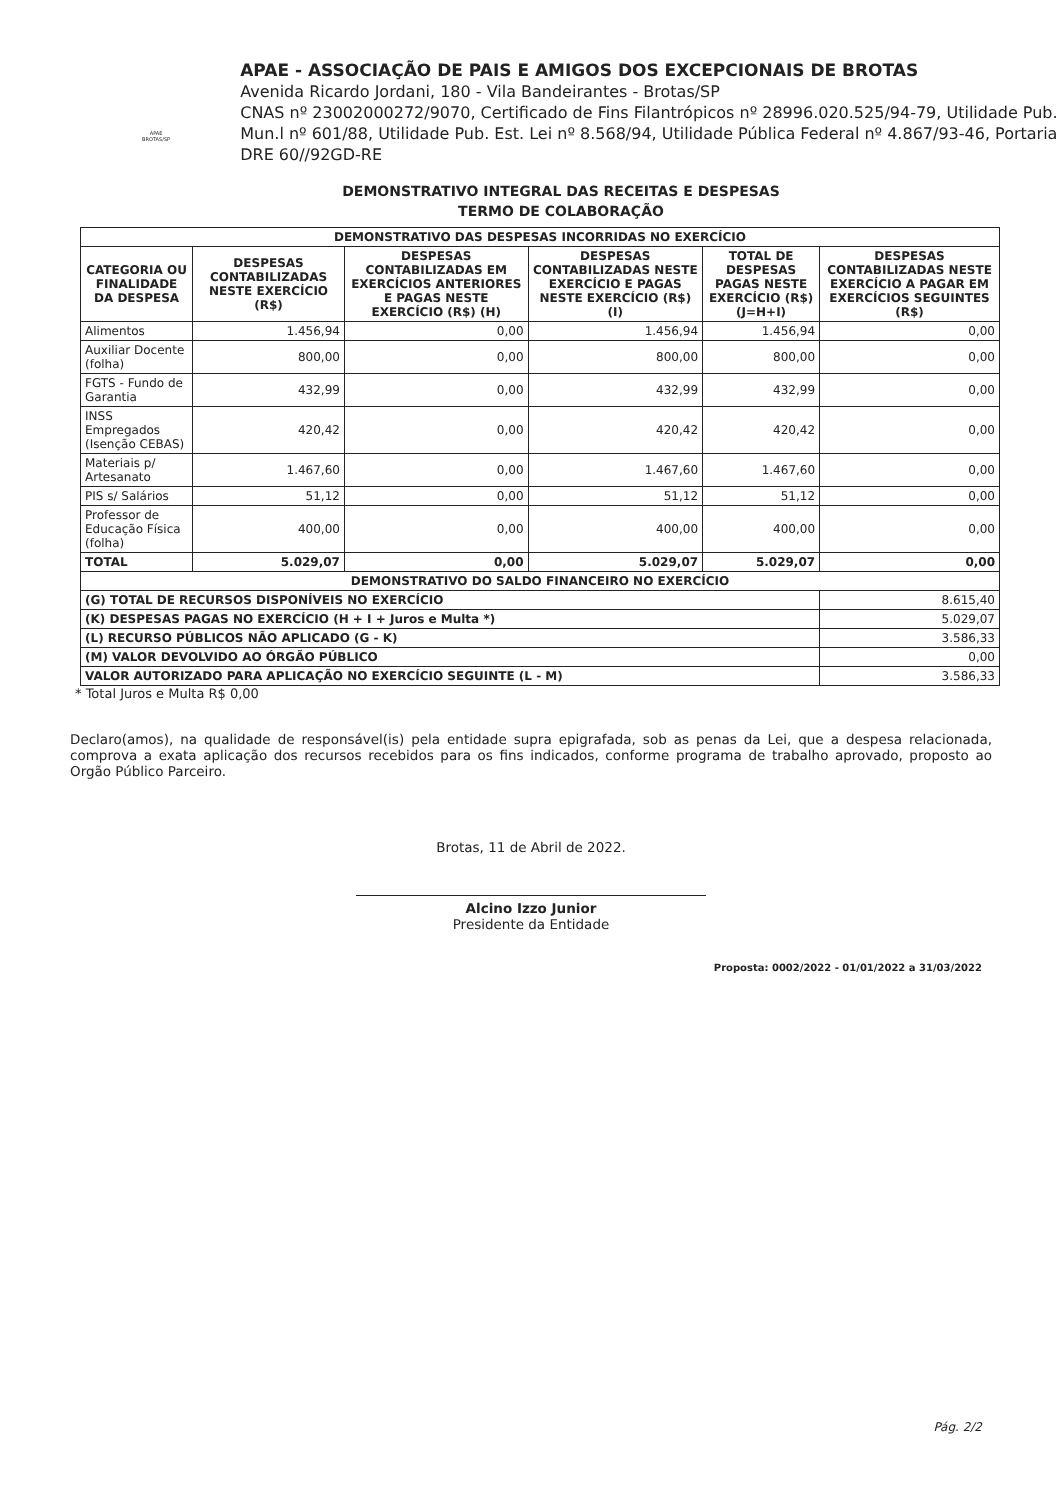APAE BROTAS/SP
APAE - ASSOCIAÇÃO DE PAIS E AMIGOS DOS EXCEPCIONAIS DE BROTAS
Avenida Ricardo Jordani, 180 - Vila Bandeirantes - Brotas/SP
CNAS nº 23002000272/9070, Certificado de Fins Filantrópicos nº 28996.020.525/94-79, Utilidade Pub. Mun.l nº 601/88, Utilidade Pub. Est. Lei nº 8.568/94, Utilidade Pública Federal nº 4.867/93-46, Portaria DRE 60//92GD-RE
DEMONSTRATIVO INTEGRAL DAS RECEITAS E DESPESAS
TERMO DE COLABORAÇÃO
| DEMONSTRATIVO DAS DESPESAS INCORRIDAS NO EXERCÍCIO | | | | | |
| --- | --- | --- | --- | --- | --- |
| CATEGORIA OU FINALIDADE DA DESPESA | DESPESAS CONTABILIZADAS NESTE EXERCÍCIO (R$) | DESPESAS CONTABILIZADAS EM EXERCÍCIOS ANTERIORES E PAGAS NESTE EXERCÍCIO (R$) (H) | DESPESAS CONTABILIZADAS NESTE EXERCÍCIO E PAGAS NESTE EXERCÍCIO (R$) (I) | TOTAL DE DESPESAS PAGAS NESTE EXERCÍCIO (R$) (J=H+I) | DESPESAS CONTABILIZADAS NESTE EXERCÍCIO A PAGAR EM EXERCÍCIOS SEGUINTES (R$) |
| Alimentos | 1.456,94 | 0,00 | 1.456,94 | 1.456,94 | 0,00 |
| Auxiliar Docente (folha) | 800,00 | 0,00 | 800,00 | 800,00 | 0,00 |
| FGTS - Fundo de Garantia | 432,99 | 0,00 | 432,99 | 432,99 | 0,00 |
| INSS Empregados (Isenção CEBAS) | 420,42 | 0,00 | 420,42 | 420,42 | 0,00 |
| Materiais p/ Artesanato | 1.467,60 | 0,00 | 1.467,60 | 1.467,60 | 0,00 |
| PIS s/ Salários | 51,12 | 0,00 | 51,12 | 51,12 | 0,00 |
| Professor de Educação Física (folha) | 400,00 | 0,00 | 400,00 | 400,00 | 0,00 |
| TOTAL | 5.029,07 | 0,00 | 5.029,07 | 5.029,07 | 0,00 |
| DEMONSTRATIVO DO SALDO FINANCEIRO NO EXERCÍCIO | | | | | |
| (G) TOTAL DE RECURSOS DISPONÍVEIS NO EXERCÍCIO | | | | | 8.615,40 |
| (K) DESPESAS PAGAS NO EXERCÍCIO (H + I + Juros e Multa *) | | | | | 5.029,07 |
| (L) RECURSO PÚBLICOS NÃO APLICADO (G - K) | | | | | 3.586,33 |
| (M) VALOR DEVOLVIDO AO ÓRGÃO PÚBLICO | | | | | 0,00 |
| VALOR AUTORIZADO PARA APLICAÇÃO NO EXERCÍCIO SEGUINTE (L - M) | | | | | 3.586,33 |
* Total Juros e Multa R$ 0,00
Declaro(amos), na qualidade de responsável(is) pela entidade supra epigrafada, sob as penas da Lei, que a despesa relacionada, comprova a exata aplicação dos recursos recebidos para os fins indicados, conforme programa de trabalho aprovado, proposto ao Orgão Público Parceiro.
Brotas, 11 de Abril de 2022.
Alcino Izzo Junior
Presidente da Entidade
Proposta: 0002/2022 - 01/01/2022 a 31/03/2022
Pág. 2/2